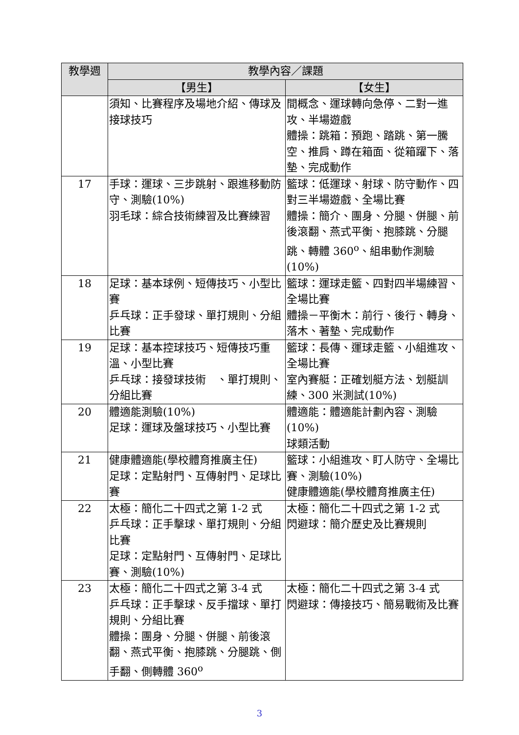| 教學週 | 教學內容／課題 | |
| --- | --- | --- |
| | 【男生】 | 【女生】 |
| | 須知、比賽程序及場地介紹、傳球及接球技巧 | 間概念、運球轉向急停、二對一進攻、半場遊戲 體操：跳箱：預跑、踏跳、第一騰空、推肩、蹲在箱面、從箱躍下、落墊、完成動作 |
| 17 | 手球：運球、三步跳射、跟進移動防守、測驗(10%) 羽毛球：綜合技術練習及比賽練習 | 籃球：低運球、射球、防守動作、四對三半場遊戲、全場比賽 體操：簡介、團身、分腿、併腿、前後滾翻、燕式平衡、抱膝跳、分腿跳、轉體 360<sup>o</sup>、組串動作測驗(10%) |
| 18 | 足球：基本球例、短傳技巧、小型比賽 乒乓球：正手發球、單打規則、分組比賽 | 籃球：運球走籃、四對四半場練習、全場比賽 體操－平衡木：前行、後行、轉身、落木、著墊、完成動作 |
| 19 | 足球：基本控球技巧、短傳技巧重溫、小型比賽 乒乓球：接發球技術 、單打規則、分組比賽 | 籃球：長傳、運球走籃、小組進攻、全場比賽 室內賽艇：正確划艇方法、划艇訓練、300 米測試(10%) |
| 20 | 體適能測驗(10%) 足球：運球及盤球技巧、小型比賽 | 體適能：體適能計劃內容、測驗(10%) 球類活動 |
| 21 | 健康體適能(學校體育推廣主任) 足球：定點射門、互傳射門、足球比賽 | 籃球：小組進攻、盯人防守、全場比賽、測驗(10%) 健康體適能(學校體育推廣主任) |
| 22 | 太極：簡化二十四式之第 1-2 式 乒乓球：正手擊球、單打規則、分組比賽 足球：定點射門、互傳射門、足球比賽、測驗(10%) | 太極：簡化二十四式之第 1-2 式 閃避球：簡介歷史及比賽規則 |
| 23 | 太極：簡化二十四式之第 3-4 式 乒乓球：正手擊球、反手擋球、單打規則、分組比賽 體操：團身、分腿、併腿、前後滾翻、燕式平衡、抱膝跳、分腿跳、側手翻、側轉體 360<sup>o</sup> | 太極：簡化二十四式之第 3-4 式 閃避球：傳接技巧、簡易戰術及比賽 |
3